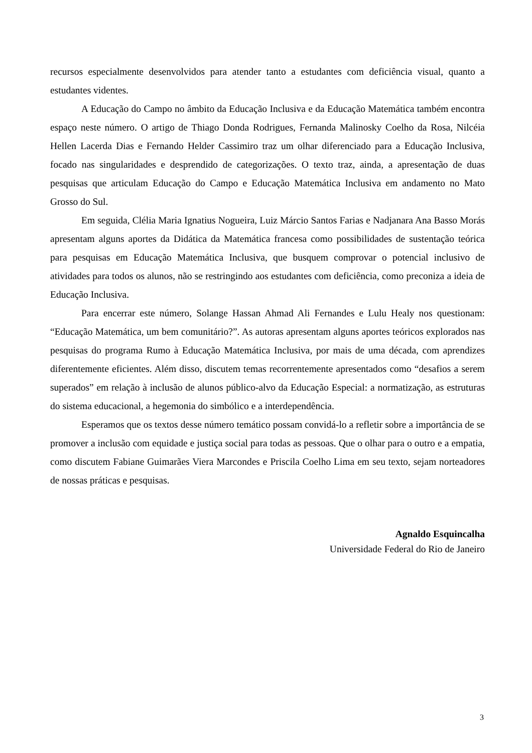recursos especialmente desenvolvidos para atender tanto a estudantes com deficiência visual, quanto a estudantes videntes.
A Educação do Campo no âmbito da Educação Inclusiva e da Educação Matemática também encontra espaço neste número. O artigo de Thiago Donda Rodrigues, Fernanda Malinosky Coelho da Rosa, Nilcéia Hellen Lacerda Dias e Fernando Helder Cassimiro traz um olhar diferenciado para a Educação Inclusiva, focado nas singularidades e desprendido de categorizações. O texto traz, ainda, a apresentação de duas pesquisas que articulam Educação do Campo e Educação Matemática Inclusiva em andamento no Mato Grosso do Sul.
Em seguida, Clélia Maria Ignatius Nogueira, Luiz Márcio Santos Farias e Nadjanara Ana Basso Morás apresentam alguns aportes da Didática da Matemática francesa como possibilidades de sustentação teórica para pesquisas em Educação Matemática Inclusiva, que busquem comprovar o potencial inclusivo de atividades para todos os alunos, não se restringindo aos estudantes com deficiência, como preconiza a ideia de Educação Inclusiva.
Para encerrar este número, Solange Hassan Ahmad Ali Fernandes e Lulu Healy nos questionam: “Educação Matemática, um bem comunitário?”. As autoras apresentam alguns aportes teóricos explorados nas pesquisas do programa Rumo à Educação Matemática Inclusiva, por mais de uma década, com aprendizes diferentemente eficientes. Além disso, discutem temas recorrentemente apresentados como “desafios a serem superados” em relação à inclusão de alunos público-alvo da Educação Especial: a normatização, as estruturas do sistema educacional, a hegemonia do simbólico e a interdependência.
Esperamos que os textos desse número temático possam convidá-lo a refletir sobre a importância de se promover a inclusão com equidade e justiça social para todas as pessoas. Que o olhar para o outro e a empatia, como discutem Fabiane Guimarães Viera Marcondes e Priscila Coelho Lima em seu texto, sejam norteadores de nossas práticas e pesquisas.
Agnaldo Esquincalha
Universidade Federal do Rio de Janeiro
3